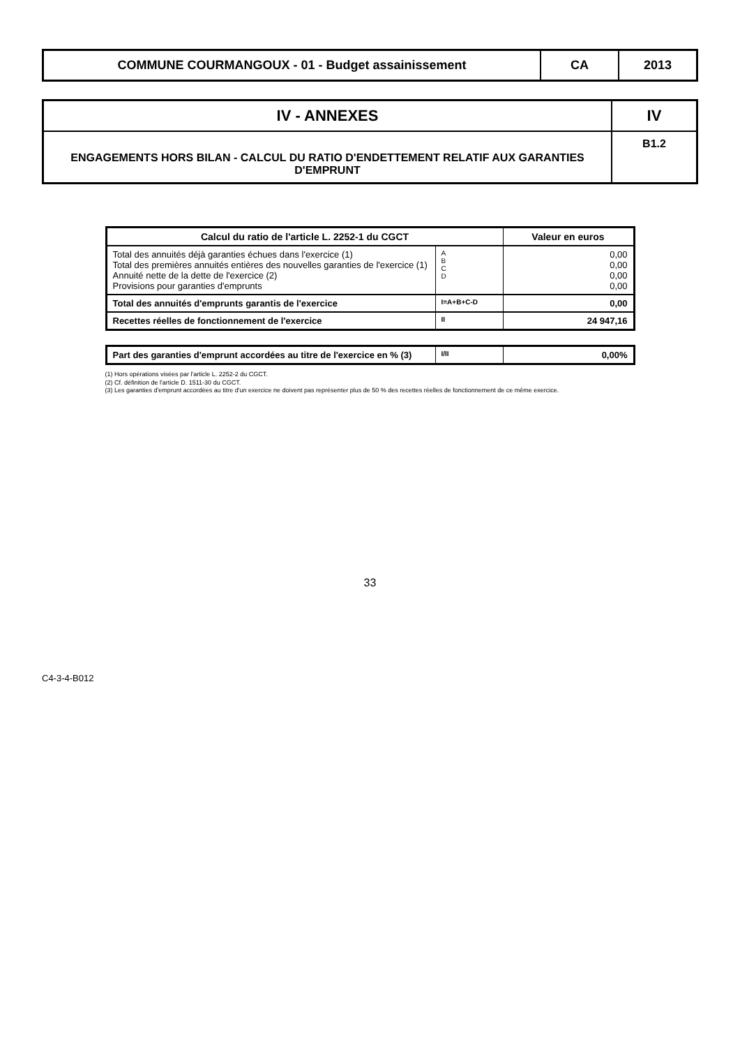COMMUNE COURMANGOUX - 01 - Budget assainissement
CA 2013
IV - ANNEXES
ENGAGEMENTS HORS BILAN - CALCUL DU RATIO D'ENDETTEMENT RELATIF AUX GARANTIES D'EMPRUNT
IV
B1.2
| Calcul du ratio de l'article L. 2252-1 du CGCT | | Valeur en euros |
| --- | --- | --- |
| Total des annuités déjà garanties échues dans l'exercice (1) Total des premières annuités entières des nouvelles garanties de l'exercice (1) Annuité nette de la dette de l'exercice (2) Provisions pour garanties d'emprunts | A B C D | 0,00 0,00 0,00 0,00 |
| Total des annuités d'emprunts garantis de l'exercice | I=A+B+C-D | 0,00 |
| Recettes réelles de fonctionnement de l'exercice | II | 24 947,16 |
| Part des garanties d'emprunt accordées au titre de l'exercice en % (3) | I/II | 0,00% |
(1) Hors opérations visées par l'article L. 2252-2 du CGCT.
(2) Cf. définition de l'article D. 1511-30 du CGCT.
(3) Les garanties d'emprunt accordées au titre d'un exercice ne doivent pas représenter plus de 50 % des recettes réelles de fonctionnement de ce même exercice.
33
C4-3-4-B012